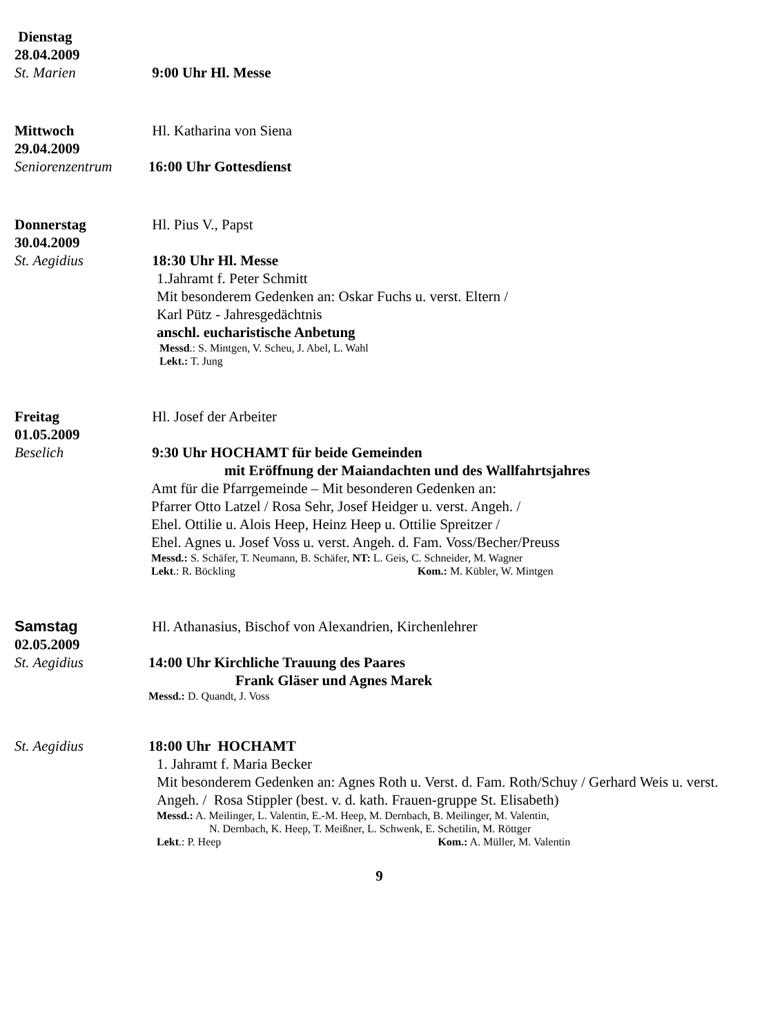Dienstag
28.04.2009
St. Marien
9:00 Uhr Hl. Messe
Mittwoch
29.04.2009
Hl. Katharina von Siena
Seniorenzentrum
16:00 Uhr Gottesdienst
Donnerstag
30.04.2009
Hl. Pius V., Papst
St. Aegidius
18:30 Uhr Hl. Messe
1.Jahramt f. Peter Schmitt
Mit besonderem Gedenken an: Oskar Fuchs u. verst. Eltern /
Karl Pütz - Jahresgedächtnis
anschl. eucharistische Anbetung
Messd.: S. Mintgen, V. Scheu, J. Abel, L. Wahl
Lekt.: T. Jung
Freitag
01.05.2009
Hl. Josef der Arbeiter
Beselich
9:30 Uhr HOCHAMT für beide Gemeinden
mit Eröffnung der Maiandachten und des Wallfahrtsjahres
Amt für die Pfarrgemeinde – Mit besonderen Gedenken an:
Pfarrer Otto Latzel / Rosa Sehr, Josef Heidger u. verst. Angeh. /
Ehel. Ottilie u. Alois Heep, Heinz Heep u. Ottilie Spreitzer /
Ehel. Agnes u. Josef Voss u. verst. Angeh. d. Fam. Voss/Becher/Preuss
Messd.: S. Schäfer, T. Neumann, B. Schäfer, NT: L. Geis, C. Schneider, M. Wagner
Lekt.: R. Böckling Kom.: M. Kübler, W. Mintgen
Samstag
02.05.2009
Hl. Athanasius, Bischof von Alexandrien, Kirchenlehrer
St. Aegidius
14:00 Uhr Kirchliche Trauung des Paares
Frank Gläser und Agnes Marek
Messd.: D. Quandt, J. Voss
St. Aegidius
18:00 Uhr HOCHAMT
1. Jahramt f. Maria Becker
Mit besonderem Gedenken an: Agnes Roth u. Verst. d. Fam. Roth/Schuy / Gerhard Weis u. verst. Angeh. / Rosa Stippler (best. v. d. kath. Frauen-gruppe St. Elisabeth)
Messd.: A. Meilinger, L. Valentin, E.-M. Heep, M. Dernbach, B. Meilinger, M. Valentin,
N. Dernbach, K. Heep, T. Meißner, L. Schwenk, E. Schetilin, M. Röttger
Lekt.: P. Heep Kom.: A. Müller, M. Valentin
9